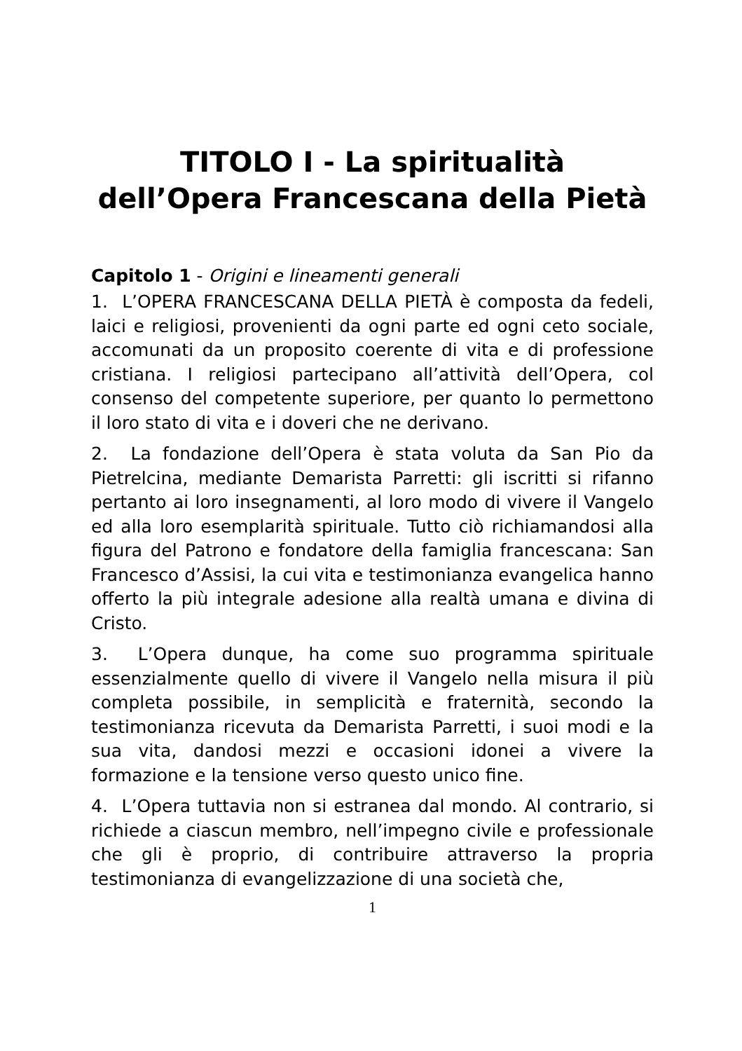TITOLO I - La spiritualità
dell’Opera Francescana della Pietà
Capitolo 1 - Origini e lineamenti generali
1. L’OPERA FRANCESCANA DELLA PIETÀ è composta da fedeli, laici e religiosi, provenienti da ogni parte ed ogni ceto sociale, accomunati da un proposito coerente di vita e di professione cristiana. I religiosi partecipano all’attività dell’Opera, col consenso del competente superiore, per quanto lo permettono il loro stato di vita e i doveri che ne derivano.
2. La fondazione dell’Opera è stata voluta da San Pio da Pietrelcina, mediante Demarista Parretti: gli iscritti si rifanno pertanto ai loro insegnamenti, al loro modo di vivere il Vangelo ed alla loro esemplarità spirituale. Tutto ciò richiamandosi alla figura del Patrono e fondatore della famiglia francescana: San Francesco d’Assisi, la cui vita e testimonianza evangelica hanno offerto la più integrale adesione alla realtà umana e divina di Cristo.
3. L’Opera dunque, ha come suo programma spirituale essenzialmente quello di vivere il Vangelo nella misura il più completa possibile, in semplicità e fraternità, secondo la testimonianza ricevuta da Demarista Parretti, i suoi modi e la sua vita, dandosi mezzi e occasioni idonei a vivere la formazione e la tensione verso questo unico fine.
4. L’Opera tuttavia non si estranea dal mondo. Al contrario, si richiede a ciascun membro, nell’impegno civile e professionale che gli è proprio, di contribuire attraverso la propria testimonianza di evangelizzazione di una società che,
1